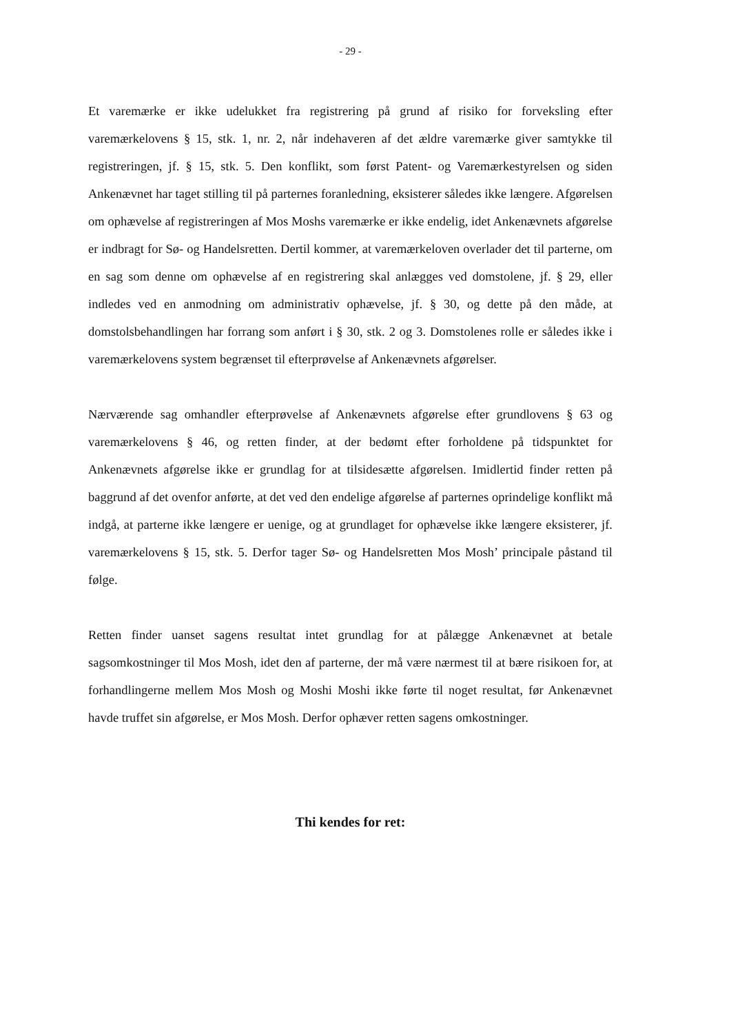- 29 -
Et varemærke er ikke udelukket fra registrering på grund af risiko for forveksling efter varemærkelovens § 15, stk. 1, nr. 2, når indehaveren af det ældre varemærke giver samtykke til registreringen, jf. § 15, stk. 5. Den konflikt, som først Patent- og Varemærkestyrelsen og siden Ankenævnet har taget stilling til på parternes foranledning, eksisterer således ikke længere. Afgørelsen om ophævelse af registreringen af Mos Moshs varemærke er ikke endelig, idet Ankenævnets afgørelse er indbragt for Sø- og Handelsretten. Dertil kommer, at varemærkeloven overlader det til parterne, om en sag som denne om ophævelse af en registrering skal anlægges ved domstolene, jf. § 29, eller indledes ved en anmodning om administrativ ophævelse, jf. § 30, og dette på den måde, at domstolsbehandlingen har forrang som anført i § 30, stk. 2 og 3. Domstolenes rolle er således ikke i varemærkelovens system begrænset til efterprøvelse af Ankenævnets afgørelser.
Nærværende sag omhandler efterprøvelse af Ankenævnets afgørelse efter grundlovens § 63 og varemærkelovens § 46, og retten finder, at der bedømt efter forholdene på tidspunktet for Ankenævnets afgørelse ikke er grundlag for at tilsidesætte afgørelsen. Imidlertid finder retten på baggrund af det ovenfor anførte, at det ved den endelige afgørelse af parternes oprindelige konflikt må indgå, at parterne ikke længere er uenige, og at grundlaget for ophævelse ikke længere eksisterer, jf. varemærkelovens § 15, stk. 5. Derfor tager Sø- og Handelsretten Mos Mosh’ principale påstand til følge.
Retten finder uanset sagens resultat intet grundlag for at pålægge Ankenævnet at betale sagsomkostninger til Mos Mosh, idet den af parterne, der må være nærmest til at bære risikoen for, at forhandlingerne mellem Mos Mosh og Moshi Moshi ikke førte til noget resultat, før Ankenævnet havde truffet sin afgørelse, er Mos Mosh. Derfor ophæver retten sagens omkostninger.
Thi kendes for ret: